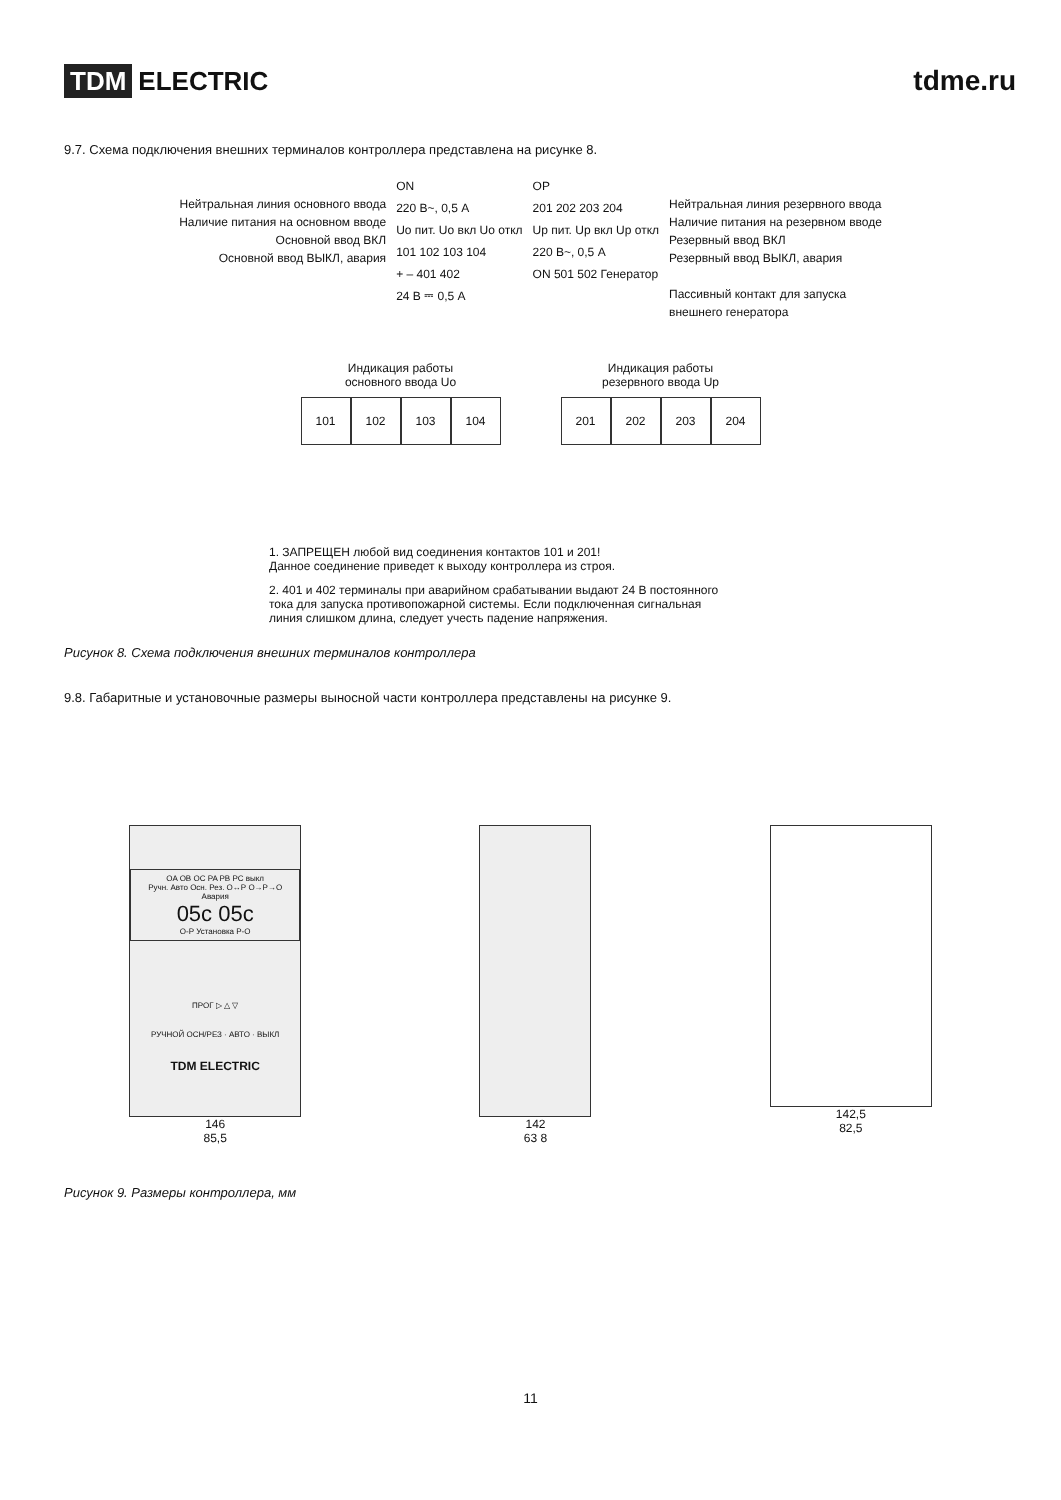TDM ELECTRIC tdme.ru
9.7. Схема подключения внешних терминалов контроллера представлена на рисунке 8.
Нейтральная линия основного ввода
Наличие питания на основном вводе
Основной ввод ВКЛ
Основной ввод ВЫКЛ, авария
ON
220 В~, 0,5 А
Uo пит. Uo вкл Uo откл
101 102 103 104
+ – 401 402
24 В ⎓ 0,5 А
OP
201 202 203 204
Up пит. Up вкл Up откл
220 В~, 0,5 А
ON 501 502 Генератор
Нейтральная линия резервного ввода
Наличие питания на резервном вводе
Резервный ввод ВКЛ
Резервный ввод ВЫКЛ, авария
Пассивный контакт для запуска
внешнего генератора
Индикация работы
основного ввода Uo
101 102 103 104
Индикация работы
резервного ввода Up
201 202 203 204
1. ЗАПРЕЩЕН любой вид соединения контактов 101 и 201!
Данное соединение приведет к выходу контроллера из строя.
2. 401 и 402 терминалы при аварийном срабатывании выдают 24 В постоянного
тока для запуска противопожарной системы. Если подключенная сигнальная
линия слишком длина, следует учесть падение напряжения.
Рисунок 8. Схема подключения внешних терминалов контроллера
9.8. Габаритные и установочные размеры выносной части контроллера представлены на рисунке 9.
OA OB OC PA PB PC выкл
Ручн. Авто Осн. Рез. О↔Р О→Р→О Авария
05c 05c
О-Р Установка Р-О
ПРОГ ▷ △ ▽
РУЧНОЙ ОСН/РЕЗ · АВТО · ВЫКЛ
TDM ELECTRIC
146
85,5
142
63 8
142,5
82,5
Рисунок 9. Размеры контроллера, мм
11